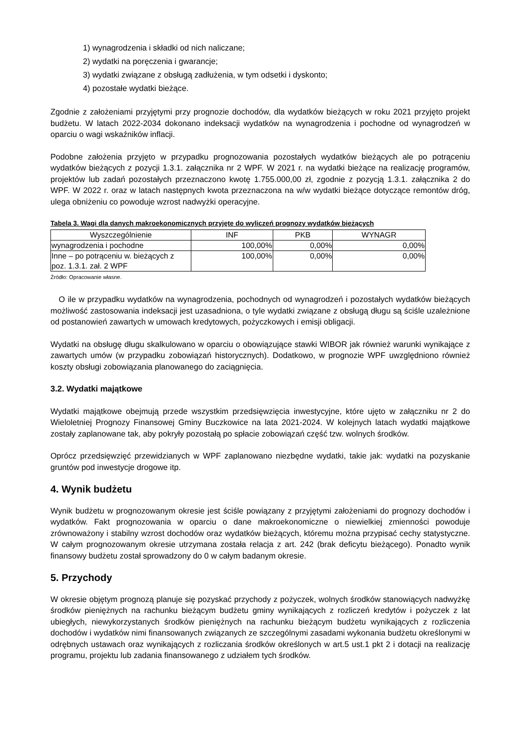1) wynagrodzenia i składki od nich naliczane;
2) wydatki na poręczenia i gwarancje;
3) wydatki związane z obsługą zadłużenia, w tym odsetki i dyskonto;
4) pozostałe wydatki bieżące.
Zgodnie z założeniami przyjętymi przy prognozie dochodów, dla wydatków bieżących w roku 2021 przyjęto projekt budżetu. W latach 2022-2034 dokonano indeksacji wydatków na wynagrodzenia i pochodne od wynagrodzeń w oparciu o wagi wskaźników inflacji.
Podobne założenia przyjęto w przypadku prognozowania pozostałych wydatków bieżących ale po potrąceniu wydatków bieżących z pozycji 1.3.1. załącznika nr 2 WPF. W 2021 r. na wydatki bieżące na realizację programów, projektów lub zadań pozostałych przeznaczono kwotę 1.755.000,00 zł, zgodnie z pozycją 1.3.1. załącznika 2 do WPF. W 2022 r. oraz w latach następnych kwota przeznaczona na w/w wydatki bieżące dotyczące remontów dróg, ulega obniżeniu co powoduje wzrost nadwyżki operacyjne.
Tabela 3. Wagi dla danych makroekonomicznych przyjęte do wyliczeń prognozy wydatków bieżących
| Wyszczególnienie | INF | PKB | WYNAGR |
| --- | --- | --- | --- |
| wynagrodzenia i pochodne | 100,00% | 0,00% | 0,00% |
| Inne – po potrąceniu w. bieżących z poz. 1.3.1. zał. 2 WPF | 100,00% | 0,00% | 0,00% |
Źródło: Opracowanie własne.
O ile w przypadku wydatków na wynagrodzenia, pochodnych od wynagrodzeń i pozostałych wydatków bieżących możliwość zastosowania indeksacji jest uzasadniona, o tyle wydatki związane z obsługą długu są ściśle uzależnione od postanowień zawartych w umowach kredytowych, pożyczkowych i emisji obligacji.
Wydatki na obsługę długu skalkulowano w oparciu o obowiązujące stawki WIBOR jak również warunki wynikające z zawartych umów (w przypadku zobowiązań historycznych). Dodatkowo, w prognozie WPF uwzględniono również koszty obsługi zobowiązania planowanego do zaciągnięcia.
3.2. Wydatki majątkowe
Wydatki majątkowe obejmują przede wszystkim przedsięwzięcia inwestycyjne, które ujęto w załączniku nr 2 do Wieloletniej Prognozy Finansowej Gminy Buczkowice na lata 2021-2024. W kolejnych latach wydatki majątkowe zostały zaplanowane tak, aby pokryły pozostałą po spłacie zobowiązań część tzw. wolnych środków.
Oprócz przedsięwzięć przewidzianych w WPF zaplanowano niezbędne wydatki, takie jak: wydatki na pozyskanie gruntów pod inwestycje drogowe itp.
4. Wynik budżetu
Wynik budżetu w prognozowanym okresie jest ściśle powiązany z przyjętymi założeniami do prognozy dochodów i wydatków. Fakt prognozowania w oparciu o dane makroekonomiczne o niewielkiej zmienności powoduje zrównoważony i stabilny wzrost dochodów oraz wydatków bieżących, któremu można przypisać cechy statystyczne. W całym prognozowanym okresie utrzymana została relacja z art. 242 (brak deficytu bieżącego). Ponadto wynik finansowy budżetu został sprowadzony do 0 w całym badanym okresie.
5. Przychody
W okresie objętym prognozą planuje się pozyskać przychody z pożyczek, wolnych środków stanowiących nadwyżkę środków pieniężnych na rachunku bieżącym budżetu gminy wynikających z rozliczeń kredytów i pożyczek z lat ubiegłych, niewykorzystanych środków pieniężnych na rachunku bieżącym budżetu wynikających z rozliczenia dochodów i wydatków nimi finansowanych związanych ze szczególnymi zasadami wykonania budżetu określonymi w odrębnych ustawach oraz wynikających z rozliczania środków określonych w art.5 ust.1 pkt 2 i dotacji na realizację programu, projektu lub zadania finansowanego z udziałem tych środków.